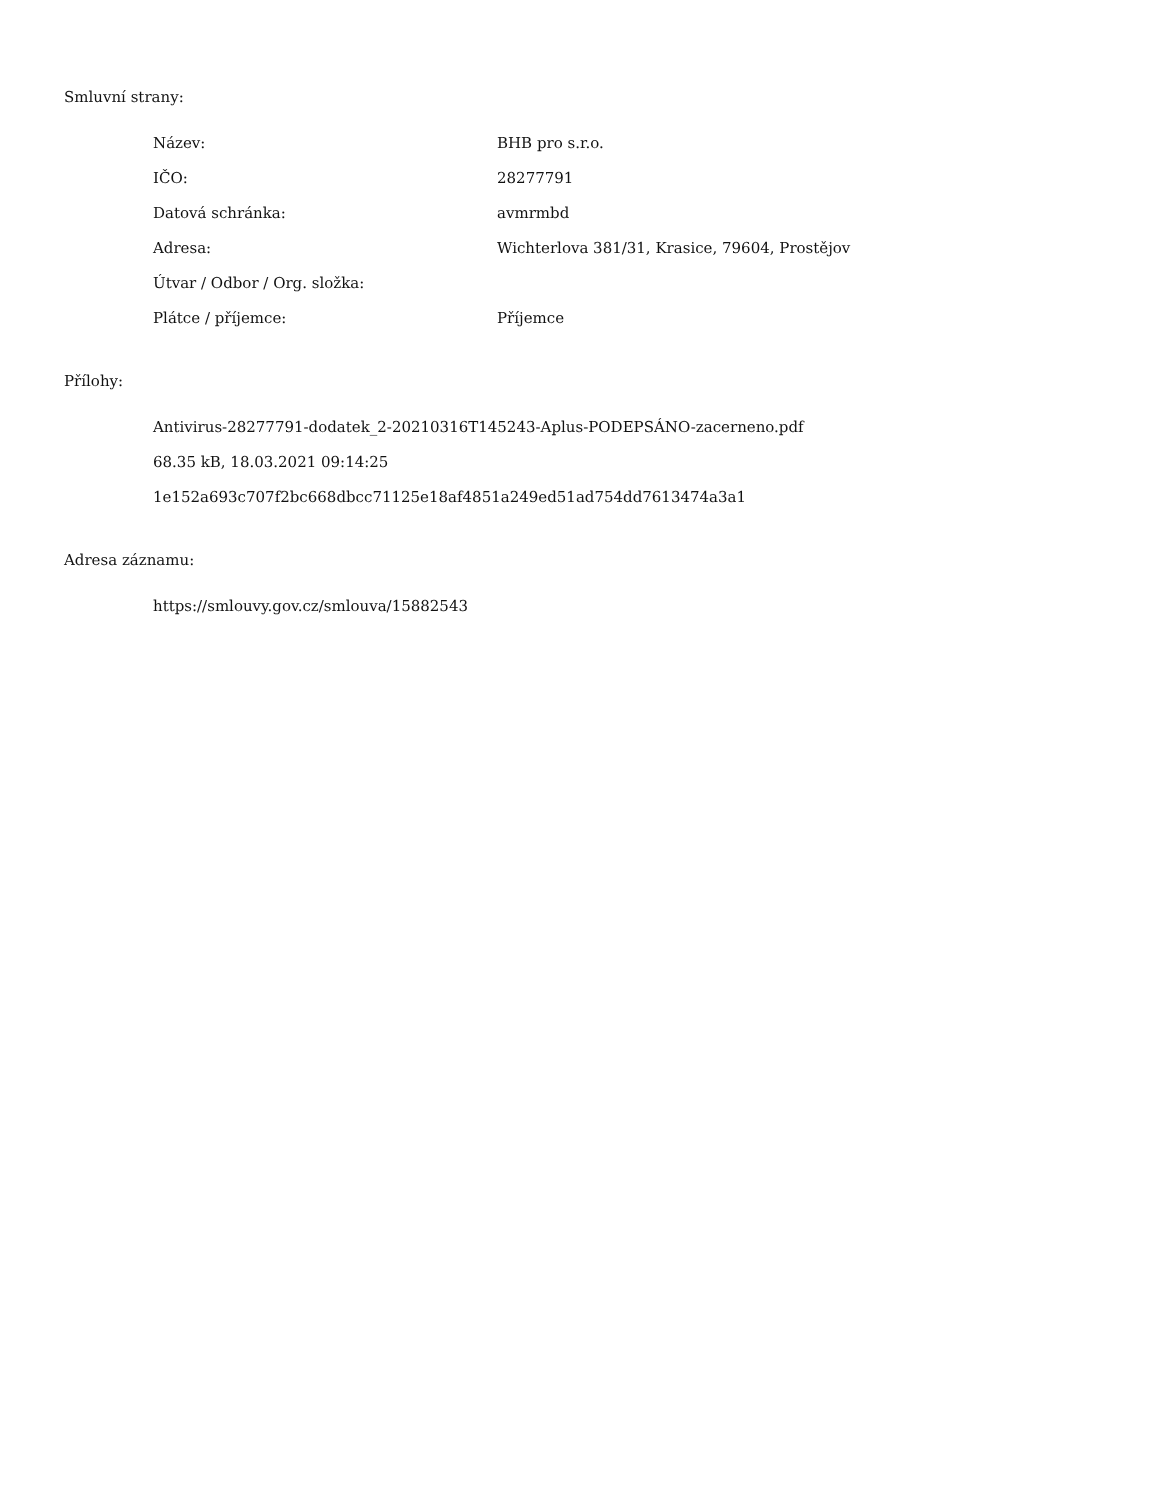Smluvní strany:
| Název: | BHB pro s.r.o. |
| IČO: | 28277791 |
| Datová schránka: | avmrmbd |
| Adresa: | Wichterlova 381/31, Krasice, 79604, Prostějov |
| Útvar / Odbor / Org. složka: | |
| Plátce / příjemce: | Příjemce |
Přílohy:
Antivirus-28277791-dodatek_2-20210316T145243-Aplus-PODEPSÁNO-zacerneno.pdf
68.35 kB, 18.03.2021 09:14:25
1e152a693c707f2bc668dbcc71125e18af4851a249ed51ad754dd7613474a3a1
Adresa záznamu:
https://smlouvy.gov.cz/smlouva/15882543